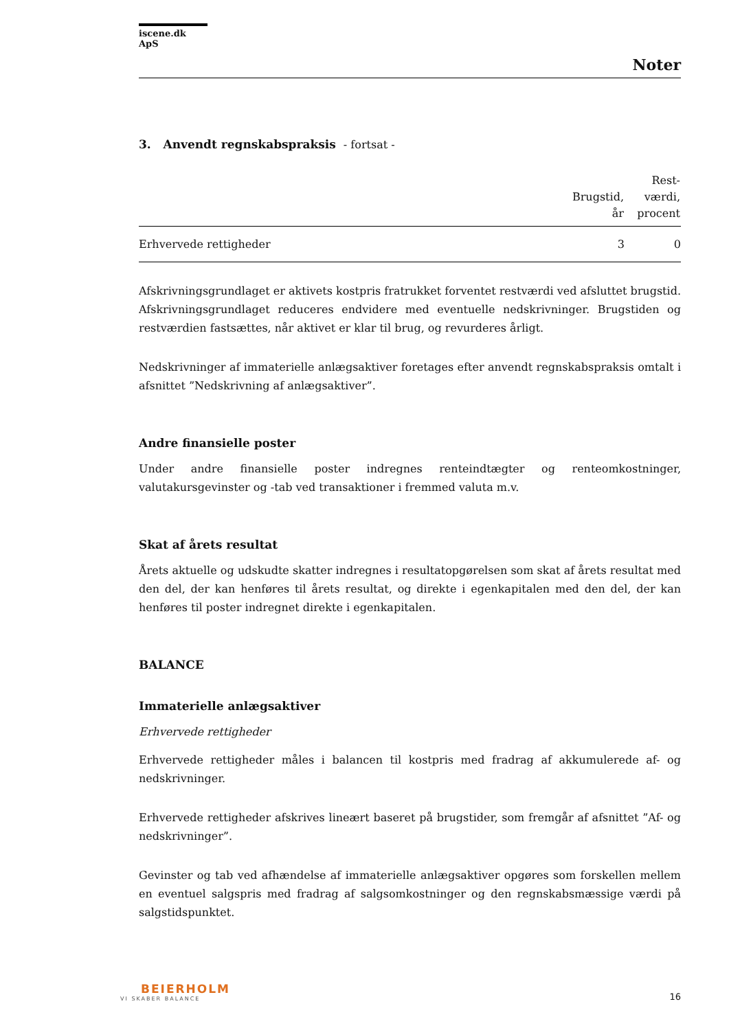iscene.dk ApS
Noter
3. Anvendt regnskabspraksis - fortsat -
| | Brugstid, år | Rest- værdi, procent |
| --- | --- | --- |
| Erhvervede rettigheder | 3 | 0 |
Afskrivningsgrundlaget er aktivets kostpris fratrukket forventet restværdi ved afsluttet brugstid. Afskrivningsgrundlaget reduceres endvidere med eventuelle nedskrivninger. Brugstiden og restværdien fastsættes, når aktivet er klar til brug, og revurderes årligt.
Nedskrivninger af immaterielle anlægsaktiver foretages efter anvendt regnskabspraksis omtalt i afsnittet ”Nedskrivning af anlægsaktiver”.
Andre finansielle poster
Under andre finansielle poster indregnes renteindtægter og renteomkostninger, valutakursgevinster og -tab ved transaktioner i fremmed valuta m.v.
Skat af årets resultat
Årets aktuelle og udskudte skatter indregnes i resultatopgørelsen som skat af årets resultat med den del, der kan henføres til årets resultat, og direkte i egenkapitalen med den del, der kan henføres til poster indregnet direkte i egenkapitalen.
BALANCE
Immaterielle anlægsaktiver
Erhvervede rettigheder
Erhvervede rettigheder måles i balancen til kostpris med fradrag af akkumulerede af- og nedskrivninger.
Erhvervede rettigheder afskrives lineært baseret på brugstider, som fremgår af afsnittet ”Af- og nedskrivninger”.
Gevinster og tab ved afhændelse af immaterielle anlægsaktiver opgøres som forskellen mellem en eventuel salgspris med fradrag af salgsomkostninger og den regnskabsmæssige værdi på salgstidspunktet.
BEIERHOLM
VI SKABER BALANCE
16